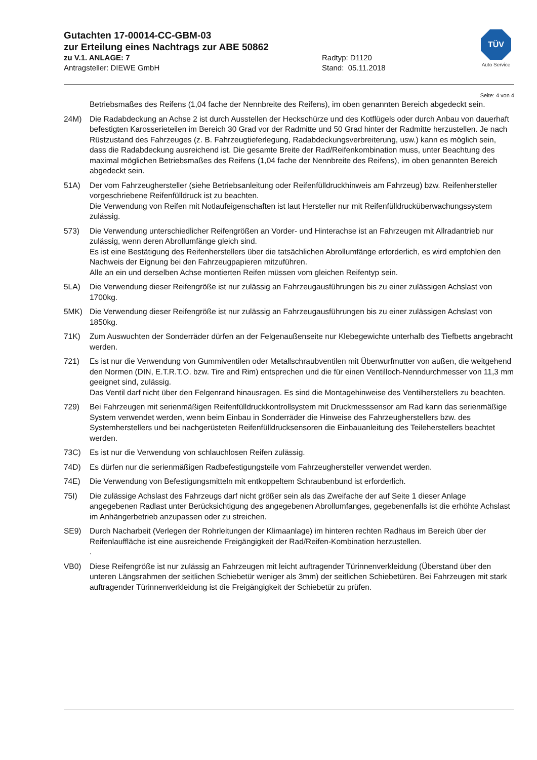Gutachten 17-00014-CC-GBM-03
zur Erteilung eines Nachtrags zur ABE 50862
zu V.1. ANLAGE: 7 Radtyp: D1120
Antragsteller: DIEWE GmbH Stand: 05.11.2018
TÜV
Auto Service
Seite: 4 von 4
Betriebsmaßes des Reifens (1,04 fache der Nennbreite des Reifens), im oben genannten Bereich abgedeckt sein.
24M) Die Radabdeckung an Achse 2 ist durch Ausstellen der Heckschürze und des Kotflügels oder durch Anbau von dauerhaft befestigten Karosserieteilen im Bereich 30 Grad vor der Radmitte und 50 Grad hinter der Radmitte herzustellen. Je nach Rüstzustand des Fahrzeuges (z. B. Fahrzeugtieferlegung, Radabdeckungsverbreiterung, usw.) kann es möglich sein, dass die Radabdeckung ausreichend ist. Die gesamte Breite der Rad/Reifenkombination muss, unter Beachtung des maximal möglichen Betriebsmaßes des Reifens (1,04 fache der Nennbreite des Reifens), im oben genannten Bereich abgedeckt sein.
51A) Der vom Fahrzeughersteller (siehe Betriebsanleitung oder Reifenfülldruckhinweis am Fahrzeug) bzw. Reifenhersteller vorgeschriebene Reifenfülldruck ist zu beachten.
Die Verwendung von Reifen mit Notlaufeigenschaften ist laut Hersteller nur mit Reifenfülldrucküberwachungssystem zulässig.
573) Die Verwendung unterschiedlicher Reifengrößen an Vorder- und Hinterachse ist an Fahrzeugen mit Allradantrieb nur zulässig, wenn deren Abrollumfänge gleich sind.
Es ist eine Bestätigung des Reifenherstellers über die tatsächlichen Abrollumfänge erforderlich, es wird empfohlen den Nachweis der Eignung bei den Fahrzeugpapieren mitzuführen.
Alle an ein und derselben Achse montierten Reifen müssen vom gleichen Reifentyp sein.
5LA) Die Verwendung dieser Reifengröße ist nur zulässig an Fahrzeugausführungen bis zu einer zulässigen Achslast von 1700kg.
5MK) Die Verwendung dieser Reifengröße ist nur zulässig an Fahrzeugausführungen bis zu einer zulässigen Achslast von 1850kg.
71K) Zum Auswuchten der Sonderräder dürfen an der Felgenaußenseite nur Klebegewichte unterhalb des Tiefbetts angebracht werden.
721) Es ist nur die Verwendung von Gummiventilen oder Metallschraubventilen mit Überwurfmutter von außen, die weitgehend den Normen (DIN, E.T.R.T.O. bzw. Tire and Rim) entsprechen und die für einen Ventilloch-Nenndurchmesser von 11,3 mm geeignet sind, zulässig.
Das Ventil darf nicht über den Felgenrand hinausragen. Es sind die Montagehinweise des Ventilherstellers zu beachten.
729) Bei Fahrzeugen mit serienmäßigen Reifenfülldruckkontrollsystem mit Druckmesssensor am Rad kann das serienmäßige System verwendet werden, wenn beim Einbau in Sonderräder die Hinweise des Fahrzeugherstellers bzw. des Systemherstellers und bei nachgerüsteten Reifenfülldrucksensoren die Einbauanleitung des Teileherstellers beachtet werden.
73C) Es ist nur die Verwendung von schlauchlosen Reifen zulässig.
74D) Es dürfen nur die serienmäßigen Radbefestigungsteile vom Fahrzeughersteller verwendet werden.
74E) Die Verwendung von Befestigungsmitteln mit entkoppeltem Schraubenbund ist erforderlich.
75I) Die zulässige Achslast des Fahrzeugs darf nicht größer sein als das Zweifache der auf Seite 1 dieser Anlage angegebenen Radlast unter Berücksichtigung des angegebenen Abrollumfanges, gegebenenfalls ist die erhöhte Achslast im Anhängerbetrieb anzupassen oder zu streichen.
SE9) Durch Nacharbeit (Verlegen der Rohrleitungen der Klimaanlage) im hinteren rechten Radhaus im Bereich über der Reifenlauffläche ist eine ausreichende Freigängigkeit der Rad/Reifen-Kombination herzustellen.
.
VB0) Diese Reifengröße ist nur zulässig an Fahrzeugen mit leicht auftragender Türinnenverkleidung (Überstand über den unteren Längsrahmen der seitlichen Schiebetür weniger als 3mm) der seitlichen Schiebetüren. Bei Fahrzeugen mit stark auftragender Türinnenverkleidung ist die Freigängigkeit der Schiebetür zu prüfen.